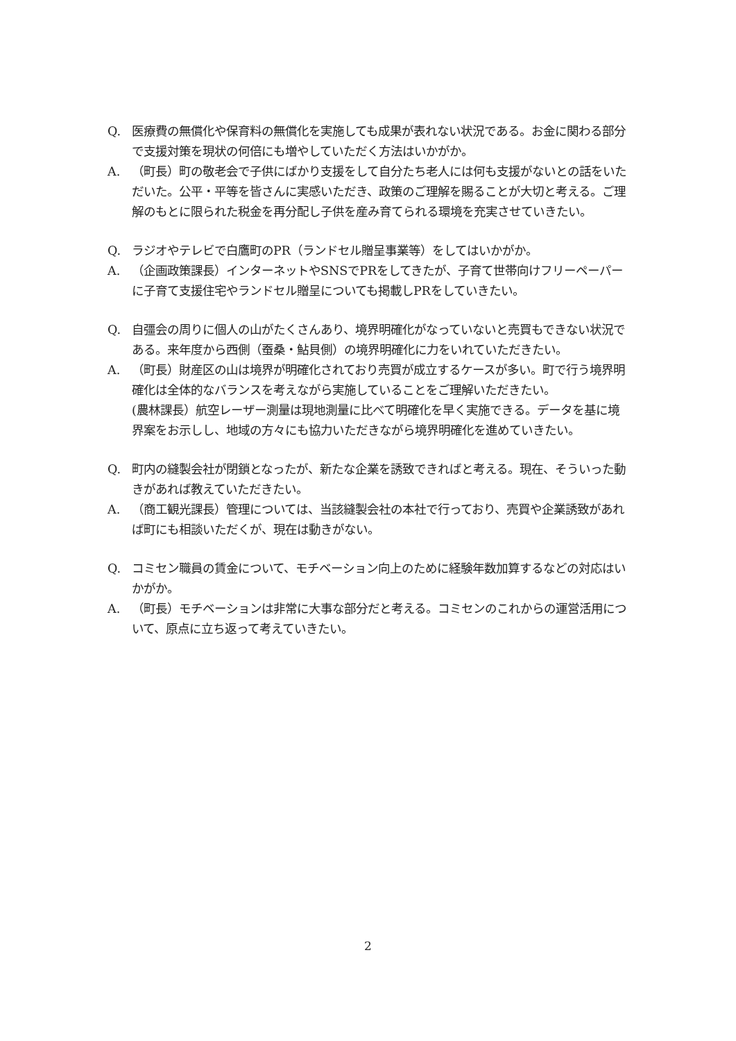Q. 医療費の無償化や保育料の無償化を実施しても成果が表れない状況である。お金に関わる部分で支援対策を現状の何倍にも増やしていただく方法はいかがか。
A. （町長）町の敬老会で子供にばかり支援をして自分たち老人には何も支援がないとの話をいただいた。公平・平等を皆さんに実感いただき、政策のご理解を賜ることが大切と考える。ご理解のもとに限られた税金を再分配し子供を産み育てられる環境を充実させていきたい。
Q. ラジオやテレビで白鷹町のPR（ランドセル贈呈事業等）をしてはいかがか。
A. （企画政策課長）インターネットやSNSでPRをしてきたが、子育て世帯向けフリーペーパーに子育て支援住宅やランドセル贈呈についても掲載しPRをしていきたい。
Q. 自彊会の周りに個人の山がたくさんあり、境界明確化がなっていないと売買もできない状況である。来年度から西側（蚕桑・鮎貝側）の境界明確化に力をいれていただきたい。
A. （町長）財産区の山は境界が明確化されており売買が成立するケースが多い。町で行う境界明確化は全体的なバランスを考えながら実施していることをご理解いただきたい。
(農林課長）航空レーザー測量は現地測量に比べて明確化を早く実施できる。データを基に境界案をお示しし、地域の方々にも協力いただきながら境界明確化を進めていきたい。
Q. 町内の縫製会社が閉鎖となったが、新たな企業を誘致できればと考える。現在、そういった動きがあれば教えていただきたい。
A. （商工観光課長）管理については、当該縫製会社の本社で行っており、売買や企業誘致があれば町にも相談いただくが、現在は動きがない。
Q. コミセン職員の賃金について、モチベーション向上のために経験年数加算するなどの対応はいかがか。
A. （町長）モチベーションは非常に大事な部分だと考える。コミセンのこれからの運営活用について、原点に立ち返って考えていきたい。
2